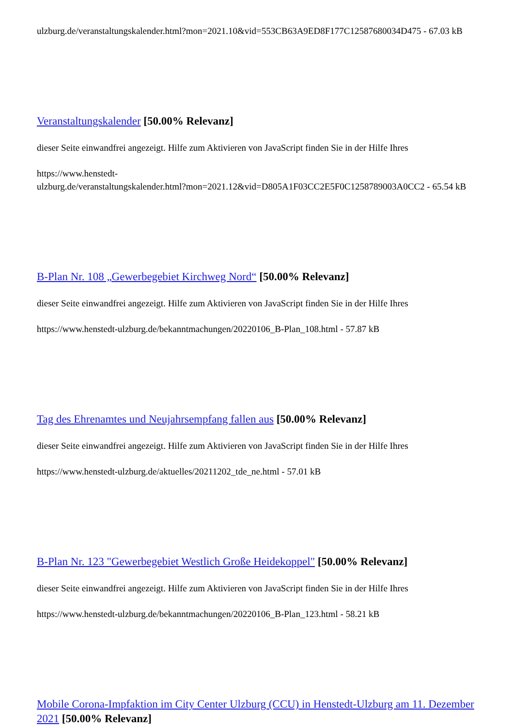ulzburg.de/veranstaltungskalender.html?mon=2021.10&vid=553CB63A9ED8F177C12587680034D475 - 67.03 kB
Veranstaltungskalender [50.00% Relevanz]
dieser Seite einwandfrei angezeigt. Hilfe zum Aktivieren von JavaScript finden Sie in der Hilfe Ihres
https://www.henstedt-
ulzburg.de/veranstaltungskalender.html?mon=2021.12&vid=D805A1F03CC2E5F0C1258789003A0CC2 - 65.54 kB
B-Plan Nr. 108 „Gewerbegebiet Kirchweg Nord“ [50.00% Relevanz]
dieser Seite einwandfrei angezeigt. Hilfe zum Aktivieren von JavaScript finden Sie in der Hilfe Ihres
https://www.henstedt-ulzburg.de/bekanntmachungen/20220106_B-Plan_108.html - 57.87 kB
Tag des Ehrenamtes und Neujahrsempfang fallen aus [50.00% Relevanz]
dieser Seite einwandfrei angezeigt. Hilfe zum Aktivieren von JavaScript finden Sie in der Hilfe Ihres
https://www.henstedt-ulzburg.de/aktuelles/20211202_tde_ne.html - 57.01 kB
B-Plan Nr. 123 "Gewerbegebiet Westlich Große Heidekoppel" [50.00% Relevanz]
dieser Seite einwandfrei angezeigt. Hilfe zum Aktivieren von JavaScript finden Sie in der Hilfe Ihres
https://www.henstedt-ulzburg.de/bekanntmachungen/20220106_B-Plan_123.html - 58.21 kB
Mobile Corona-Impfaktion im City Center Ulzburg (CCU) in Henstedt-Ulzburg am 11. Dezember 2021 [50.00% Relevanz]